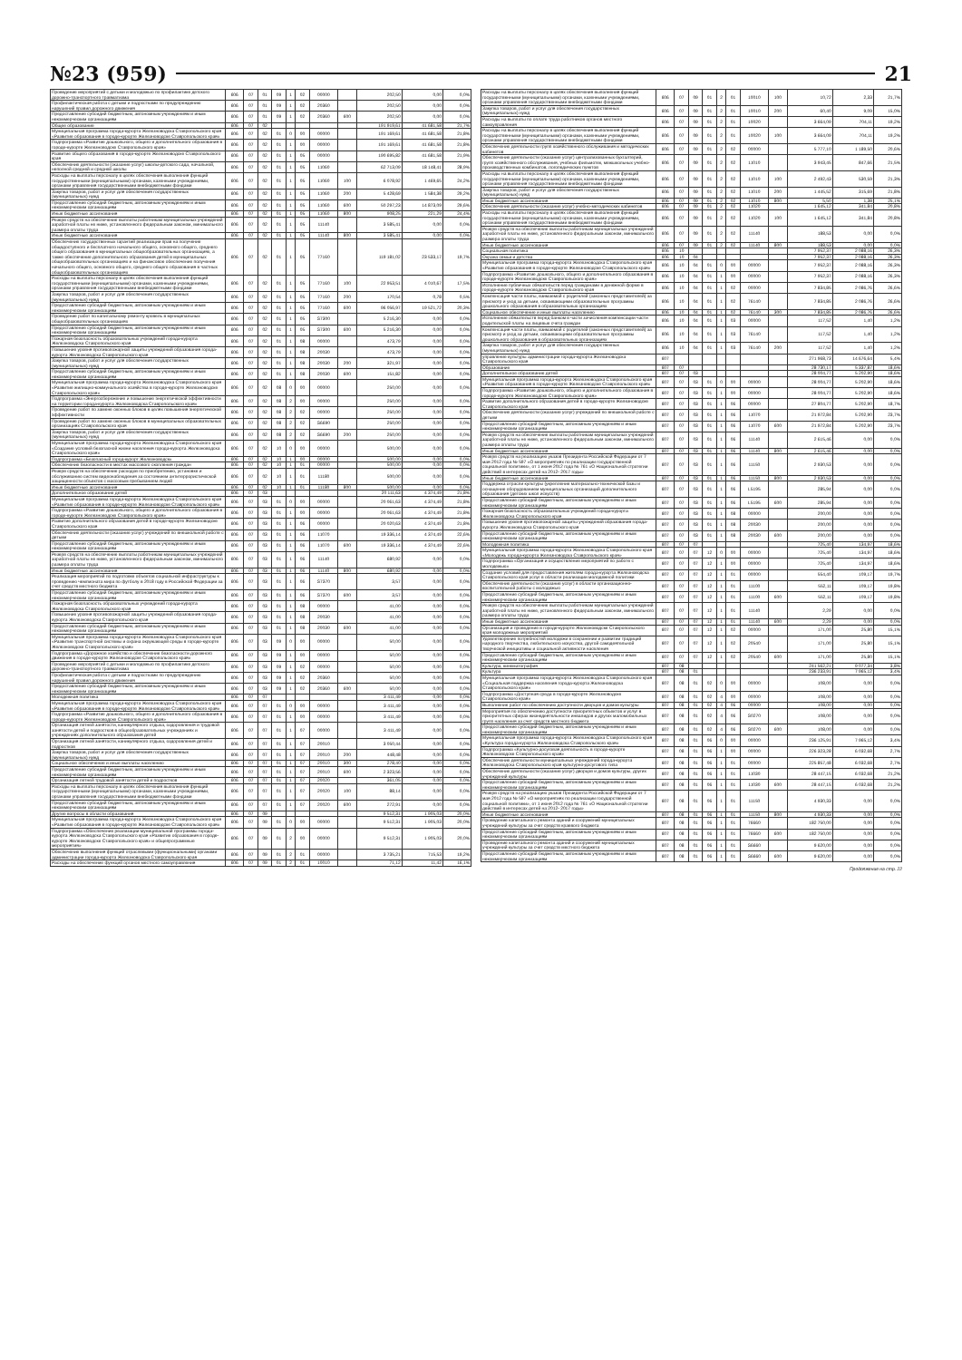№23 (959) 21
| Проведение мероприятий с детьми и молодежью по профилактике детского дорожно-транспортного травматизма | 606 | 07 | 01 | 09 | 1 | 02 | 00000 | | 202,50 | 0,00 | 0,0% |
| Профилактическая работа с детьми и подростками по предупреждению нарушений правил дорожного движения | 606 | 07 | 01 | 09 | 1 | 02 | 20360 | | 202,50 | 0,00 | 0,0% |
| Предоставление субсидий бюджетным, автономным учреждениям и иным некоммерческим организациям | 606 | 07 | 01 | 09 | 1 | 02 | 20360 | 600 | 202,50 | 0,00 | 0,0% |
| Общее образование | 606 | 07 | 02 | | | | | | 191 919,61 | 41 681,58 | 21,7% |
| Муниципальная программа города-курорта Железноводска Ставропольского края «Развитие образования в городе-курорте Железноводске Ставропольского края» | 606 | 07 | 02 | 01 | 0 | 00 | 00000 | | 191 169,61 | 41 681,58 | 21,8% |
| Подпрограмма «Развитие дошкольного, общего и дополнительного образования в городе-курорте Железноводске Ставропольского края» | 606 | 07 | 02 | 01 | 1 | 00 | 00000 | | 191 169,61 | 41 681,58 | 21,8% |
| Развитие общего образования в городе-курорте Железноводске Ставропольского края | 606 | 07 | 02 | 01 | 1 | 05 | 00000 | | 190 695,82 | 41 681,58 | 21,9% |
| Обеспечение деятельности (оказание услуг) школы-детского сада, начальной, неполной средней и средней школы | 606 | 07 | 02 | 01 | 1 | 05 | 11060 | | 62 713,09 | 18 148,41 | 28,9% |
| Расходы на выплаты персоналу в целях обеспечения выполнения функций государственными (муниципальными) органами, казенными учреждениями, органами управления государственными внебюджетными фондами | 606 | 07 | 02 | 01 | 1 | 05 | 11060 | 100 | 6 078,92 | 1 469,65 | 24,2% |
| Закупка товаров, работ и услуг для обеспечения государственных (муниципальных) нужд | 606 | 07 | 02 | 01 | 1 | 05 | 11060 | 200 | 5 428,69 | 1 584,38 | 29,2% |
| Предоставление субсидий бюджетным, автономным учреждениям и иным некоммерческим организациям | 606 | 07 | 02 | 01 | 1 | 05 | 11060 | 600 | 50 297,23 | 14 873,09 | 29,6% |
| Иные бюджетные ассигнования | 606 | 07 | 02 | 01 | 1 | 05 | 11060 | 800 | 908,25 | 221,29 | 24,4% |
| Резерв средств на обеспечение выплаты работникам муниципальных учреждений заработной платы не ниже, установленного федеральным законом, минимального размера оплаты труда | 606 | 07 | 02 | 01 | 1 | 05 | 11140 | | 3 585,41 | 0,00 | 0,0% |
| Иные бюджетные ассигнования | 606 | 07 | 02 | 01 | 1 | 05 | 11140 | 800 | 3 585,41 | 0,00 | 0,0% |
| Обеспечение государственных гарантий реализации прав на получение общедоступного и бесплатного начального общего, основного общего, среднего общего образования в муниципальных общеобразовательных организациях, а также обеспечение дополнительного образования детей в муниципальных общеобразовательных организациях и на финансовое обеспечение получения начального общего, основного общего, среднего общего образования в частных общеобразовательных организациях | 606 | 07 | 02 | 01 | 1 | 05 | 77160 | | 119 181,02 | 23 533,17 | 19,7% |
| Расходы на выплаты персоналу в целях обеспечения выполнения функций государственными (муниципальными) органами, казенными учреждениями, органами управления государственными внебюджетными фондами | 606 | 07 | 02 | 01 | 1 | 05 | 77160 | 100 | 22 953,51 | 4 010,67 | 17,5% |
| Закупка товаров, работ и услуг для обеспечения государственных (муниципальных) нужд | 606 | 07 | 02 | 01 | 1 | 05 | 77160 | 200 | 170,54 | 0,78 | 0,5% |
| Предоставление субсидий бюджетным, автономным учреждениям и иным некоммерческим организациям | 606 | 07 | 02 | 01 | 1 | 05 | 77160 | 600 | 96 056,97 | 19 521,72 | 20,3% |
| Проведение работ по капитальному ремонту кровель в муниципальных общеобразовательных организациях | 606 | 07 | 02 | 01 | 1 | 05 | S7300 | | 5 216,30 | 0,00 | 0,0% |
| Предоставление субсидий бюджетным, автономным учреждениям и иным некоммерческим организациям | 606 | 07 | 02 | 01 | 1 | 05 | S7300 | 600 | 5 216,30 | 0,00 | 0,0% |
| Пожарная безопасность образовательных учреждений города-курорта Железноводска Ставропольского края | 606 | 07 | 02 | 01 | 1 | 08 | 00000 | | 473,79 | 0,00 | 0,0% |
| Повышение уровня противопожарной защиты учреждений образования города-курорта Железноводска Ставропольского края | 606 | 07 | 02 | 01 | 1 | 08 | 20030 | | 473,79 | 0,00 | 0,0% |
| Закупка товаров, работ и услуг для обеспечения государственных (муниципальных) нужд | 606 | 07 | 02 | 01 | 1 | 08 | 20030 | 200 | 321,97 | 0,00 | 0,0% |
| Предоставление субсидий бюджетным, автономным учреждениям и иным некоммерческим организациям | 606 | 07 | 02 | 01 | 1 | 08 | 20030 | 600 | 151,82 | 0,00 | 0,0% |
| Муниципальная программа города-курорта Железноводска Ставропольского края «Развитие жилищно-коммунального хозяйства в городе-курорте Железноводске Ставропольского края» | 606 | 07 | 02 | 08 | 0 | 00 | 00000 | | 250,00 | 0,00 | 0,0% |
| Подпрограмма «Энергосбережение и повышение энергетической эффективности на территории города-курорта Железноводска Ставропольского края» | 606 | 07 | 02 | 08 | 2 | 00 | 00000 | | 250,00 | 0,00 | 0,0% |
| Проведение работ по замене оконных блоков в целях повышения энергетической эффективности | 606 | 07 | 02 | 08 | 2 | 02 | 00000 | | 250,00 | 0,00 | 0,0% |
| Проведение работ по замене оконных блоков в муниципальных образовательных организациях Ставропольского края | 606 | 07 | 02 | 08 | 2 | 02 | S6690 | | 250,00 | 0,00 | 0,0% |
| Закупка товаров, работ и услуг для обеспечения государственных (муниципальных) нужд | 606 | 07 | 02 | 08 | 2 | 02 | S6690 | 200 | 250,00 | 0,00 | 0,0% |
| Муниципальная программа города-курорта Железноводска Ставропольского края «Создание условий безопасной жизни населения города-курорта Железноводска Ставропольского края» | 606 | 07 | 02 | 10 | 0 | 00 | 00000 | | 500,00 | 0,00 | 0,0% |
| Подпрограмма «Безопасный город-курорт Железноводск» | 606 | 07 | 02 | 10 | 1 | 00 | 00000 | | 500,00 | 0,00 | 0,0% |
| Обеспечение безопасности в местах массового скопления граждан | 606 | 07 | 02 | 10 | 1 | 01 | 00000 | | 500,00 | 0,00 | 0,0% |
| Резерв средств на обеспечение расходов по приобретению, установке и обслуживанию систем видеонаблюдения за состоянием антитеррористической защищенности объектов с массовым пребыванием людей | 606 | 07 | 02 | 10 | 1 | 01 | 11180 | | 500,00 | 0,00 | 0,0% |
| Иные бюджетные ассигнования | 606 | 07 | 02 | 10 | 1 | 01 | 11180 | 800 | 500,00 | 0,00 | 0,0% |
| Дополнительное образование детей | 606 | 07 | 03 | | | | | | 20 111,63 | 4 374,49 | 21,8% |
| Муниципальная программа города-курорта Железноводска Ставропольского края «Развитие образования в городе-курорте Железноводске Ставропольского края» | 606 | 07 | 03 | 01 | 0 | 00 | 00000 | | 20 061,63 | 4 374,49 | 21,8% |
| Подпрограмма «Развитие дошкольного, общего и дополнительного образования в городе-курорте Железноводске Ставропольского края» | 606 | 07 | 03 | 01 | 1 | 00 | 00000 | | 20 061,63 | 4 374,49 | 21,8% |
| Развитие дополнительного образования детей в городе-курорте Железноводске Ставропольского края | 606 | 07 | 03 | 01 | 1 | 06 | 00000 | | 20 020,63 | 4 374,49 | 21,8% |
| Обеспечение деятельности (оказание услуг) учреждений по внешкольной работе с детьми | 606 | 07 | 03 | 01 | 1 | 06 | 11070 | | 19 336,14 | 4 374,49 | 22,6% |
| Предоставление субсидий бюджетным, автономным учреждениям и иным некоммерческим организациям | 606 | 07 | 03 | 01 | 1 | 06 | 11070 | 600 | 19 336,14 | 4 374,49 | 22,6% |
| Резерв средств на обеспечение выплаты работникам муниципальных учреждений заработной платы не ниже, установленного федеральным законом, минимального размера оплаты труда | 606 | 07 | 03 | 01 | 1 | 06 | 11140 | | 680,92 | 0,00 | 0,0% |
| Иные бюджетные ассигнования | 606 | 07 | 03 | 01 | 1 | 06 | 11140 | 800 | 680,92 | 0,00 | 0,0% |
| Реализация мероприятий по подготовке объектов социальной инфраструктуры к проведению чемпионата мира по футболу в 2018 году в Российской Федерации за счет средств местного бюджета | 606 | 07 | 03 | 01 | 1 | 06 | S7370 | | 3,57 | 0,00 | 0,0% |
| Предоставление субсидий бюджетным, автономным учреждениям и иным некоммерческим организациям | 606 | 07 | 03 | 01 | 1 | 06 | S7370 | 600 | 3,57 | 0,00 | 0,0% |
| Пожарная безопасность образовательных учреждений города-курорта Железноводска Ставропольского края | 606 | 07 | 03 | 01 | 1 | 08 | 00000 | | 41,00 | 0,00 | 0,0% |
| Повышение уровня противопожарной защиты учреждений образования города-курорта Железноводска Ставропольского края | 606 | 07 | 03 | 01 | 1 | 08 | 20030 | | 41,00 | 0,00 | 0,0% |
| Предоставление субсидий бюджетным, автономным учреждениям и иным некоммерческим организациям | 606 | 07 | 03 | 01 | 1 | 08 | 20030 | 600 | 41,00 | 0,00 | 0,0% |
| Муниципальная программа города-курорта Железноводска Ставропольского края «Развитие транспортной системы и охрана окружающей среды в городе-курорте Железноводске Ставропольского края» | 606 | 07 | 03 | 09 | 0 | 00 | 00000 | | 50,00 | 0,00 | 0,0% |
| Подпрограмма «Дорожное хозяйство и обеспечение безопасности дорожного движения в городе-курорте Железноводске Ставропольского края» | 606 | 07 | 03 | 09 | 1 | 00 | 00000 | | 50,00 | 0,00 | 0,0% |
| Проведение мероприятий с детьми и молодежью по профилактике детского дорожно-транспортного травматизма | 606 | 07 | 03 | 09 | 1 | 02 | 00000 | | 50,00 | 0,00 | 0,0% |
| Профилактическая работа с детьми и подростками по предупреждению нарушений правил дорожного движения | 606 | 07 | 03 | 09 | 1 | 02 | 20360 | | 50,00 | 0,00 | 0,0% |
| Предоставление субсидий бюджетным, автономным учреждениям и иным некоммерческим организациям | 606 | 07 | 03 | 09 | 1 | 02 | 20360 | 600 | 50,00 | 0,00 | 0,0% |
| Молодежная политика | 606 | 07 | 07 | | | | | | 3 411,49 | 0,00 | 0,0% |
| Муниципальная программа города-курорта Железноводска Ставропольского края «Развитие образования в городе-курорте Железноводске Ставропольского края» | 606 | 07 | 07 | 01 | 0 | 00 | 00000 | | 3 411,49 | 0,00 | 0,0% |
| Подпрограмма «Развитие дошкольного, общего и дополнительного образования в городе-курорте Железноводске Ставропольского края» | 606 | 07 | 07 | 01 | 1 | 00 | 00000 | | 3 411,49 | 0,00 | 0,0% |
| Организация летней занятости, каникулярного отдыха, оздоровления и трудовой занятости детей и подростков в общеобразовательных учреждениях и учреждениях дополнительного образования детей | 606 | 07 | 07 | 01 | 1 | 07 | 00000 | | 3 411,49 | 0,00 | 0,0% |
| Организация летней занятости, каникулярного отдыха, оздоровления детей и подростков | 606 | 07 | 07 | 01 | 1 | 07 | 20010 | | 3 050,44 | 0,00 | 0,0% |
| Закупка товаров, работ и услуг для обеспечения государственных (муниципальных) нужд | 606 | 07 | 07 | 01 | 1 | 07 | 20010 | 200 | 448,48 | 0,00 | 0,0% |
| Социальное обеспечение и иные выплаты населению | 606 | 07 | 07 | 01 | 1 | 07 | 20010 | 300 | 278,40 | 0,00 | 0,0% |
| Предоставление субсидий бюджетным, автономным учреждениям и иным некоммерческим организациям | 606 | 07 | 07 | 01 | 1 | 07 | 20010 | 600 | 2 323,56 | 0,00 | 0,0% |
| Организация летней трудовой занятости детей и подростков | 606 | 07 | 07 | 01 | 1 | 07 | 20020 | | 361,05 | 0,00 | 0,0% |
| Расходы на выплаты персоналу в целях обеспечения выполнения функций государственными (муниципальными) органами, казенными учреждениями, органами управления государственными внебюджетными фондами | 606 | 07 | 07 | 01 | 1 | 07 | 20020 | 100 | 88,14 | 0,00 | 0,0% |
| Предоставление субсидий бюджетным, автономным учреждениям и иным некоммерческим организациям | 606 | 07 | 07 | 01 | 1 | 07 | 20020 | 600 | 272,91 | 0,00 | 0,0% |
| Другие вопросы в области образования | 606 | 07 | 09 | | | | | | 9 512,31 | 1 905,03 | 20,0% |
| Муниципальная программа города-курорта Железноводска Ставропольского края «Развитие образования в городе-курорте Железноводске Ставропольского края» | 606 | 07 | 09 | 01 | 0 | 00 | 00000 | | 9 512,31 | 1 905,03 | 20,0% |
| Подпрограмма «Обеспечение реализации муниципальной программы города-курорта Железноводска Ставропольского края «Развитие образования в городе-курорте Железноводске Ставропольского края» и общепрограммные мероприятия» | 606 | 07 | 09 | 01 | 2 | 00 | 00000 | | 9 512,31 | 1 905,03 | 20,0% |
| Обеспечение выполнения функций отраслевыми (функциональными) органами администрации города-курорта Железноводска Ставропольского края | 606 | 07 | 09 | 01 | 2 | 01 | 00000 | | 3 735,21 | 715,53 | 19,2% |
| Расходы на обеспечение функций органов местного самоуправления | 606 | 07 | 09 | 01 | 2 | 01 | 10010 | | 71,12 | 11,42 | 16,1% |
| Расходы на выплаты персоналу в целях обеспечения выполнения функций государственными (муниципальными) органами, казенными учреждениями, органами управления государственными внебюджетными фондами | 606 | 07 | 09 | 01 | 2 | 01 | 10010 | 100 | 10,72 | 2,33 | 21,7% |
| Закупка товаров, работ и услуг для обеспечения государственных (муниципальных) нужд | 606 | 07 | 09 | 01 | 2 | 01 | 10010 | 200 | 60,40 | 9,09 | 15,0% |
| Расходы на выплаты по оплате труда работников органов местного самоуправления | 606 | 07 | 09 | 01 | 2 | 01 | 10020 | | 3 664,09 | 704,11 | 19,2% |
| Расходы на выплаты персоналу в целях обеспечения выполнения функций государственными (муниципальными) органами, казенными учреждениями, органами управления государственными внебюджетными фондами | 606 | 07 | 09 | 01 | 2 | 01 | 10020 | 100 | 3 664,09 | 704,11 | 19,2% |
| Обеспечение деятельности групп хозяйственного обслуживания и методических кабинетов | 606 | 07 | 09 | 01 | 2 | 02 | 00000 | | 5 777,10 | 1 189,50 | 20,6% |
| Обеспечение деятельности (оказание услуг) централизованных бухгалтерий, групп хозяйственного обслуживания, учебных фильмотек, межшкольных учебно-производственных комбинатов, логопедических пунктов | 606 | 07 | 09 | 01 | 2 | 02 | 11010 | | 3 943,45 | 847,66 | 21,5% |
| Расходы на выплаты персоналу в целях обеспечения выполнения функций государственными (муниципальными) органами, казенными учреждениями, органами управления государственными внебюджетными фондами | 606 | 07 | 09 | 01 | 2 | 02 | 11010 | 100 | 2 492,43 | 530,59 | 21,3% |
| Закупка товаров, работ и услуг для обеспечения государственных (муниципальных) нужд | 606 | 07 | 09 | 01 | 2 | 02 | 11010 | 200 | 1 445,52 | 315,69 | 21,8% |
| Иные бюджетные ассигнования | 606 | 07 | 09 | 01 | 2 | 02 | 11010 | 800 | 5,50 | 1,38 | 25,1% |
| Обеспечение деятельности (оказание услуг) учебно-методических кабинетов | 606 | 07 | 09 | 01 | 2 | 02 | 11020 | | 1 645,12 | 341,84 | 20,8% |
| Расходы на выплаты персоналу в целях обеспечения выполнения функций государственными (муниципальными) органами, казенными учреждениями, органами управления государственными внебюджетными фондами | 606 | 07 | 09 | 01 | 2 | 02 | 11020 | 100 | 1 645,12 | 341,84 | 20,8% |
| Резерв средств на обеспечение выплаты работникам муниципальных учреждений заработной платы не ниже, установленного федеральным законом, минимального размера оплаты труда | 606 | 07 | 09 | 01 | 2 | 02 | 11140 | | 188,53 | 0,00 | 0,0% |
| Иные бюджетные ассигнования | 606 | 07 | 09 | 01 | 2 | 02 | 11140 | 800 | 188,53 | 0,00 | 0,0% |
| Социальная политика | 606 | 10 | | | | | | | 7 952,37 | 2 088,16 | 26,3% |
| Охрана семьи и детства | 606 | 10 | 04 | | | | | | 7 952,37 | 2 088,16 | 26,3% |
| Муниципальная программа города-курорта Железноводска Ставропольского края «Развитие образования в городе-курорте Железноводске Ставропольского края» | 606 | 10 | 04 | 01 | 0 | 00 | 00000 | | 7 952,37 | 2 088,16 | 26,3% |
| Подпрограмма «Развитие дошкольного, общего и дополнительного образования в городе-курорте Железноводске Ставропольского края» | 606 | 10 | 04 | 01 | 1 | 00 | 00000 | | 7 952,37 | 2 088,16 | 26,3% |
| Исполнение публичных обязательств перед гражданами в денежной форме в городе-курорте Железноводске Ставропольского края | 606 | 10 | 04 | 01 | 1 | 02 | 00000 | | 7 834,85 | 2 086,76 | 26,6% |
| Компенсация части платы, взимаемой с родителей (законных представителей) за присмотр и уход за детьми, осваивающими образовательные программы дошкольного образования в образовательных организациях | 606 | 10 | 04 | 01 | 1 | 02 | 76140 | | 7 834,85 | 2 086,76 | 26,6% |
| Социальное обеспечение и иные выплаты населению | 606 | 10 | 04 | 01 | 1 | 02 | 76140 | 300 | 7 834,85 | 2 086,76 | 26,6% |
| Исполнение обязательств перед банком в части зачисления компенсации части родительской платы на лицевые счета граждан | 606 | 10 | 04 | 01 | 1 | 03 | 00000 | | 117,52 | 1,40 | 1,2% |
| Компенсация части платы, взимаемой с родителей (законных представителей) за присмотр и уход за детьми, осваивающими образовательные программы дошкольного образования в образовательных организациях | 606 | 10 | 04 | 01 | 1 | 03 | 76140 | | 117,52 | 1,40 | 1,2% |
| Закупка товаров, работ и услуг для обеспечения государственных (муниципальных) нужд | 606 | 10 | 04 | 01 | 1 | 03 | 76140 | 200 | 117,52 | 1,40 | 1,2% |
| управление культуры администрации города-курорта Железноводска Ставропольского края | 607 | | | | | | | | 271 968,73 | 14 676,64 | 5,4% |
| Образование | 607 | 07 | | | | | | | 28 730,17 | 5 337,87 | 18,6% |
| Дополнительное образование детей | 607 | 07 | 03 | | | | | | 28 004,77 | 5 202,90 | 18,6% |
| Муниципальная программа города-курорта Железноводска Ставропольского края «Развитие образования в городе-курорте Железноводске Ставропольского края» | 607 | 07 | 03 | 01 | 0 | 00 | 00000 | | 28 004,77 | 5 202,90 | 18,6% |
| Подпрограмма «Развитие дошкольного, общего и дополнительного образования в городе-курорте Железноводске Ставропольского края» | 607 | 07 | 03 | 01 | 1 | 00 | 00000 | | 28 004,77 | 5 202,90 | 18,6% |
| Развитие дополнительного образования детей в городе-курорте Железноводске Ставропольского края | 607 | 07 | 03 | 01 | 1 | 06 | 00000 | | 27 804,77 | 5 202,90 | 18,7% |
| Обеспечение деятельности (оказание услуг) учреждений по внешкольной работе с детьми | 607 | 07 | 03 | 01 | 1 | 06 | 11070 | | 21 972,84 | 5 202,90 | 23,7% |
| Предоставление субсидий бюджетным, автономным учреждениям и иным некоммерческим организациям | 607 | 07 | 03 | 01 | 1 | 06 | 11070 | 600 | 21 972,84 | 5 202,90 | 23,7% |
| Резерв средств на обеспечение выплаты работникам муниципальных учреждений заработной платы не ниже, установленного федеральным законом, минимального размера оплаты труда | 607 | 07 | 03 | 01 | 1 | 06 | 11140 | | 2 615,46 | 0,00 | 0,0% |
| Иные бюджетные ассигнования | 607 | 07 | 03 | 01 | 1 | 06 | 11140 | 800 | 2 615,46 | 0,00 | 0,0% |
| Резерв средств на реализацию указов Президента Российской Федерации от 7 мая 2012 года № 597 «О мероприятиях по реализации государственной социальной политики», от 1 июня 2012 года № 761 «О Национальной стратегии действий в интересах детей на 2012- 2017 годы» | 607 | 07 | 03 | 01 | 1 | 06 | 11150 | | 2 930,53 | 0,00 | 0,0% |
| Иные бюджетные ассигнования | 607 | 07 | 03 | 01 | 1 | 06 | 11150 | 800 | 2 930,53 | 0,00 | 0,0% |
| Поддержка отрасли культуры (укрепление материально-технической базы и оснащение оборудованием муниципальных организаций дополнительного образования (детских школ искусств) | 607 | 07 | 03 | 01 | 1 | 06 | L5195 | | 285,94 | 0,00 | 0,0% |
| Предоставление субсидий бюджетным, автономным учреждениям и иным некоммерческим организациям | 607 | 07 | 03 | 01 | 1 | 06 | L5195 | 600 | 285,94 | 0,00 | 0,0% |
| Пожарная безопасность образовательных учреждений города-курорта Железноводска Ставропольского края | 607 | 07 | 03 | 01 | 1 | 08 | 00000 | | 200,00 | 0,00 | 0,0% |
| Повышение уровня противопожарной защиты учреждений образования города-курорта Железноводска Ставропольского края | 607 | 07 | 03 | 01 | 1 | 08 | 20030 | | 200,00 | 0,00 | 0,0% |
| Предоставление субсидий бюджетным, автономным учреждениям и иным некоммерческим организациям | 607 | 07 | 03 | 01 | 1 | 08 | 20030 | 600 | 200,00 | 0,00 | 0,0% |
| Молодежная политика | 607 | 07 | 07 | | | | | | 725,40 | 134,97 | 18,6% |
| Муниципальная программа города-курорта Железноводска Ставропольского края «Молодежь города-курорта Железноводска Ставропольского края» | 607 | 07 | 07 | 12 | 0 | 00 | 00000 | | 725,40 | 134,97 | 18,6% |
| Подпрограмма «Организация и осуществление мероприятий по работе с молодежью» | 607 | 07 | 07 | 12 | 1 | 00 | 00000 | | 725,40 | 134,97 | 18,6% |
| Создание условий для предоставления жителям города-курорта Железноводска Ставропольского края услуг в области реализации молодежной политики | 607 | 07 | 07 | 12 | 1 | 01 | 00000 | | 554,40 | 109,17 | 19,7% |
| Обеспечение деятельности (оказание услуг) в области организационно-воспитательной работы с молодежью | 607 | 07 | 07 | 12 | 1 | 01 | 11100 | | 552,11 | 109,17 | 19,8% |
| Предоставление субсидий бюджетным, автономным учреждениям и иным некоммерческим организациям | 607 | 07 | 07 | 12 | 1 | 01 | 11100 | 600 | 552,11 | 109,17 | 19,8% |
| Резерв средств на обеспечение выплаты работникам муниципальных учреждений заработной платы не ниже, установленного федеральным законом, минимального размера оплаты труда | 607 | 07 | 07 | 12 | 1 | 01 | 11140 | | 2,29 | 0,00 | 0,0% |
| Иные бюджетные ассигнования | 607 | 07 | 07 | 12 | 1 | 01 | 11140 | 600 | 2,29 | 0,00 | 0,0% |
| Организация и проведение в городе-курорте Железноводске Ставропольского края молодежных мероприятий | 607 | 07 | 07 | 12 | 1 | 02 | 00000 | | 171,00 | 25,80 | 15,1% |
| Удовлетворение потребностей молодежи в сохранении и развитии традиций народного творчества, любительского искусства, другой самодеятельной творческой инициативы и социальной активности населения | 607 | 07 | 07 | 12 | 1 | 02 | 20540 | | 171,00 | 25,80 | 15,1% |
| Предоставление субсидий бюджетным, автономным учреждениям и иным некоммерческим организациям | 607 | 07 | 07 | 12 | 1 | 02 | 20540 | 600 | 171,00 | 25,80 | 15,1% |
| Культура, кинематография | 607 | 08 | | | | | | | 241 562,21 | 9 077,34 | 3,8% |
| Культура | 607 | 08 | 01 | | | | | | 236 233,91 | 7 965,12 | 3,4% |
| Муниципальная программа города-курорта Железноводска Ставропольского края «Социальная поддержка населения города-курорта Железноводска Ставропольского края» | 607 | 08 | 01 | 02 | 0 | 00 | 00000 | | 108,00 | 0,00 | 0,0% |
| Подпрограмма «Доступная среда в городе-курорте Железноводске Ставропольского края» | 607 | 08 | 01 | 02 | 4 | 00 | 00000 | | 108,00 | 0,00 | 0,0% |
| Выполнение работ по обеспечению доступности дворцов и домов культуры | 607 | 08 | 01 | 02 | 4 | 06 | 00000 | | 108,00 | 0,00 | 0,0% |
| Мероприятия по обеспечению доступности приоритетных объектов и услуг в приоритетных сферах жизнедеятельности инвалидов и других маломобильных групп населения за счет средств местного бюджета | 607 | 08 | 01 | 02 | 4 | 06 | S0270 | | 108,00 | 0,00 | 0,0% |
| Предоставление субсидий бюджетным, автономным учреждениям и иным некоммерческим организациям | 607 | 08 | 01 | 02 | 4 | 06 | S0270 | 600 | 108,00 | 0,00 | 0,0% |
| Муниципальная программа города-курорта Железноводска Ставропольского края «Культура города-курорта Железноводска Ставропольского края» | 607 | 08 | 01 | 06 | 0 | 00 | 00000 | | 236 125,91 | 7 965,12 | 3,4% |
| Подпрограмма «Культурно-досуговая деятельность в городе-курорте Железноводске Ставропольского края» | 607 | 08 | 01 | 06 | 1 | 00 | 00000 | | 226 323,28 | 6 032,68 | 2,7% |
| Обеспечение деятельности муниципальных учреждений города-курорта Железноводска Ставропольского края культурно-досугового типа | 607 | 08 | 01 | 06 | 1 | 01 | 00000 | | 225 857,48 | 6 032,68 | 2,7% |
| Обеспечение деятельности (оказание услуг) дворцов и домов культуры, других учреждений культуры | 607 | 08 | 01 | 06 | 1 | 01 | 11030 | | 28 447,15 | 6 032,68 | 21,2% |
| Предоставление субсидий бюджетным, автономным учреждениям и иным некоммерческим организациям | 607 | 08 | 01 | 06 | 1 | 01 | 11030 | 600 | 28 447,15 | 6 032,68 | 21,2% |
| Резерв средств на реализацию указов Президента Российской Федерации от 7 мая 2012 года № 597 «О мероприятиях по реализации государственной социальной политики», от 1 июня 2012 года № 761 «О Национальной стратегии действий в интересах детей на 2012- 2017 годы» | 607 | 08 | 01 | 06 | 1 | 01 | 11150 | | 4 930,33 | 0,00 | 0,0% |
| Иные бюджетные ассигнования | 607 | 08 | 01 | 06 | 1 | 01 | 11150 | 800 | 4 930,33 | 0,00 | 0,0% |
| Проведение капитального ремонта зданий и сооружений муниципальных учреждений культуры за счет средств краевого бюджета | 607 | 08 | 01 | 06 | 1 | 01 | 76660 | | 182 750,00 | 0,00 | 0,0% |
| Предоставление субсидий бюджетным, автономным учреждениям и иным некоммерческим организациям | 607 | 08 | 01 | 06 | 1 | 01 | 76660 | 600 | 182 750,00 | 0,00 | 0,0% |
| Проведение капитального ремонта зданий и сооружений муниципальных учреждений культуры за счет средств местного бюджета | 607 | 08 | 01 | 06 | 1 | 01 | S6660 | | 9 620,00 | 0,00 | 0,0% |
| Предоставление субсидий бюджетным, автономным учреждениям и иным некоммерческим организациям | 607 | 08 | 01 | 06 | 1 | 01 | S6660 | 600 | 9 620,00 | 0,00 | 0,0% |
Продолжение на стр. 22